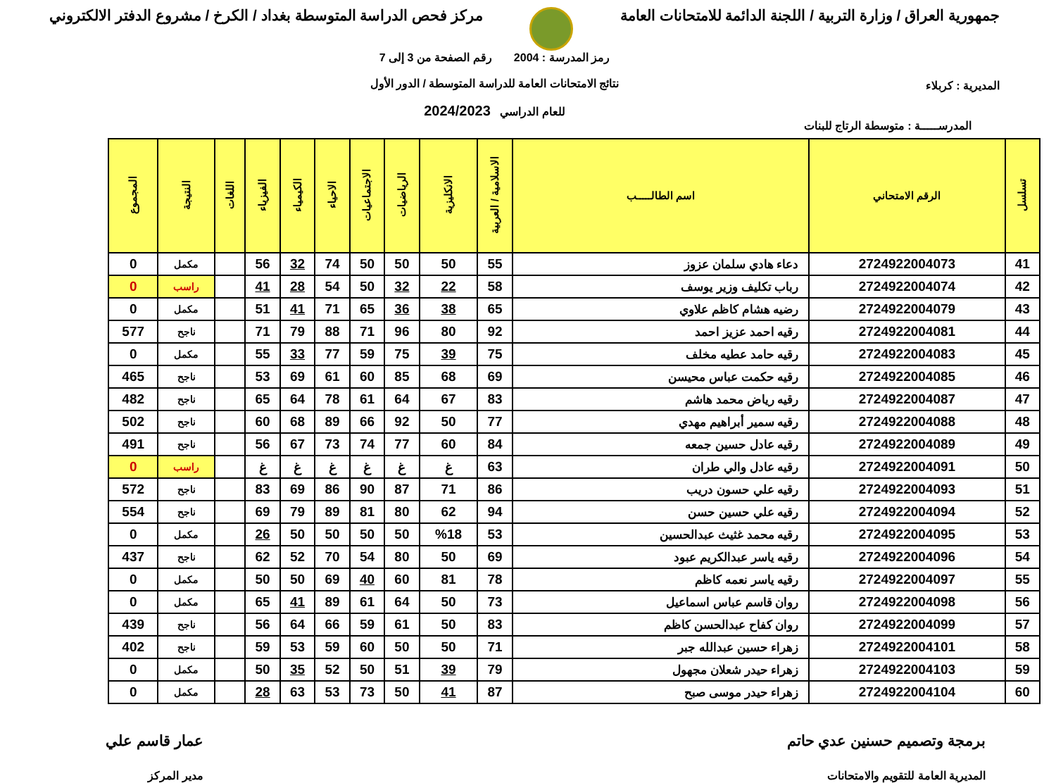جمهورية العراق / وزارة التربية / اللجنة الدائمة للامتحانات العامة
مركز فحص الدراسة المتوسطة بغداد / الكرخ / مشروع الدفتر الالكتروني
المديرية : كربلاء
رمز المدرسة : 2004 رقم الصفحة من 3 إلى 7
نتائج الامتحانات العامة للدراسة المتوسطة / الدور الأول
للعام الدراسي 2024/2023
المدرســـــة : متوسطة الرتاج للبنات
| تسلسل | الرقم الامتحاني | اسم الطالـــــب | الاسلامية / العربية | الانكليزية | الرياضيات | الاجتماعيات | الاحياء | الكيمياء | الفيزياء | اللغات | النتيجة | المجموع |
| --- | --- | --- | --- | --- | --- | --- | --- | --- | --- | --- | --- | --- |
| 41 | 2724922004073 | دعاء هادي سلمان عزوز | 55 | 50 | 50 | 50 | 74 | 32 | 56 | | مكمل | 0 |
| 42 | 2724922004074 | رباب تكليف وزير يوسف | 58 | 22 | 32 | 50 | 54 | 28 | 41 | | راسب | 0 |
| 43 | 2724922004079 | رضيه هشام كاظم علاوي | 65 | 38 | 36 | 65 | 71 | 41 | 51 | | مكمل | 0 |
| 44 | 2724922004081 | رقيه احمد عزيز احمد | 92 | 80 | 96 | 71 | 88 | 79 | 71 | | ناجح | 577 |
| 45 | 2724922004083 | رقيه حامد عطيه مخلف | 75 | 39 | 75 | 59 | 77 | 33 | 55 | | مكمل | 0 |
| 46 | 2724922004085 | رقيه حكمت عباس محيسن | 69 | 68 | 85 | 60 | 61 | 69 | 53 | | ناجح | 465 |
| 47 | 2724922004087 | رقيه رياض محمد هاشم | 83 | 67 | 64 | 61 | 78 | 64 | 65 | | ناجح | 482 |
| 48 | 2724922004088 | رقيه سمير أبراهيم مهدي | 77 | 50 | 92 | 66 | 89 | 68 | 60 | | ناجح | 502 |
| 49 | 2724922004089 | رقيه عادل حسين جمعه | 84 | 60 | 77 | 74 | 73 | 67 | 56 | | ناجح | 491 |
| 50 | 2724922004091 | رقيه عادل والي طران | 63 | غ | غ | غ | غ | غ | غ | | راسب | 0 |
| 51 | 2724922004093 | رقيه علي حسون دريب | 86 | 71 | 87 | 90 | 86 | 69 | 83 | | ناجح | 572 |
| 52 | 2724922004094 | رقيه علي حسين حسن | 94 | 62 | 80 | 81 | 89 | 79 | 69 | | ناجح | 554 |
| 53 | 2724922004095 | رقيه محمد غثيث عبدالحسين | 53 | %18 | 50 | 50 | 50 | 50 | 26 | | مكمل | 0 |
| 54 | 2724922004096 | رقيه ياسر عبدالكريم عبود | 69 | 50 | 80 | 54 | 70 | 52 | 62 | | ناجح | 437 |
| 55 | 2724922004097 | رقيه ياسر نعمه كاظم | 78 | 81 | 60 | 40 | 69 | 50 | 50 | | مكمل | 0 |
| 56 | 2724922004098 | روان قاسم عباس اسماعيل | 73 | 50 | 64 | 61 | 89 | 41 | 65 | | مكمل | 0 |
| 57 | 2724922004099 | روان كفاح عبدالحسن كاظم | 83 | 50 | 61 | 59 | 66 | 64 | 56 | | ناجح | 439 |
| 58 | 2724922004101 | زهراء حسين عبدالله جبر | 71 | 50 | 50 | 60 | 59 | 53 | 59 | | ناجح | 402 |
| 59 | 2724922004103 | زهراء حيدر شعلان مجهول | 79 | 39 | 51 | 50 | 52 | 35 | 50 | | مكمل | 0 |
| 60 | 2724922004104 | زهراء حيدر موسى صبح | 87 | 41 | 50 | 73 | 53 | 63 | 28 | | مكمل | 0 |
برمجة وتصميم حسنين عدي حاتم
المديرية العامة للتقويم والامتحانات
عمار قاسم علي
مدير المركز